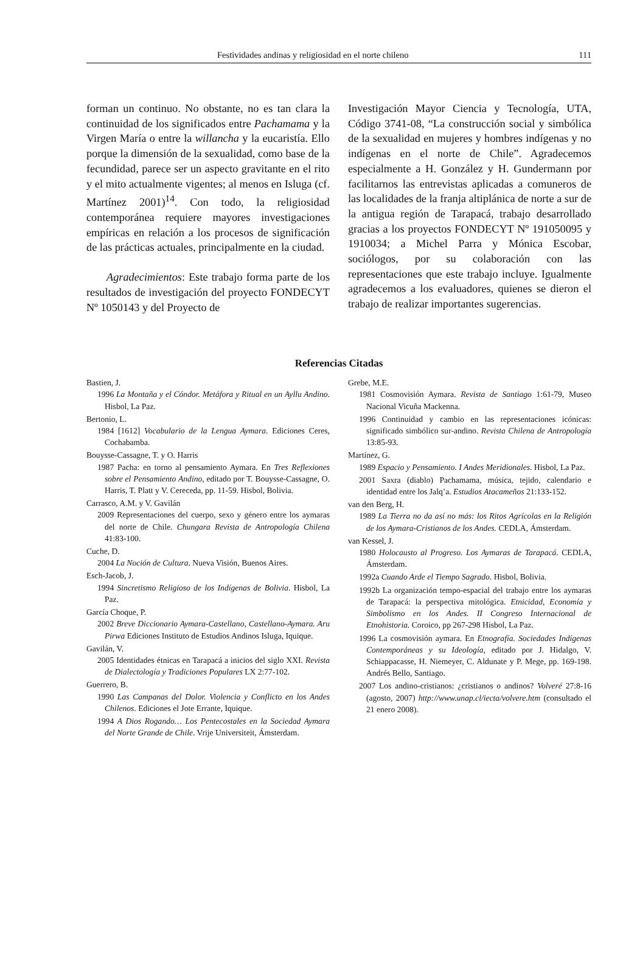Festividades andinas y religiosidad en el norte chileno 111
forman un continuo. No obstante, no es tan clara la continuidad de los significados entre Pachamama y la Virgen María o entre la willancha y la eucaristía. Ello porque la dimensión de la sexualidad, como base de la fecundidad, parece ser un aspecto gravitante en el rito y el mito actualmente vigentes; al menos en Isluga (cf. Martínez 2001)<sup>14</sup>. Con todo, la religiosidad contemporánea requiere mayores investigaciones empíricas en relación a los procesos de significación de las prácticas actuales, principalmente en la ciudad.
Agradecimientos: Este trabajo forma parte de los resultados de investigación del proyecto FONDECYT Nº 1050143 y del Proyecto de
Investigación Mayor Ciencia y Tecnología, UTA, Código 3741-08, “La construcción social y simbólica de la sexualidad en mujeres y hombres indígenas y no indígenas en el norte de Chile”. Agradecemos especialmente a H. González y H. Gundermann por facilitarnos las entrevistas aplicadas a comuneros de las localidades de la franja altiplánica de norte a sur de la antigua región de Tarapacá, trabajo desarrollado gracias a los proyectos FONDECYT Nº 191050095 y 1910034; a Michel Parra y Mónica Escobar, sociólogos, por su colaboración con las representaciones que este trabajo incluye. Igualmente agradecemos a los evaluadores, quienes se dieron el trabajo de realizar importantes sugerencias.
Referencias Citadas
Bastien, J.
1996 La Montaña y el Cóndor. Metáfora y Ritual en un Ayllu Andino. Hisbol, La Paz.
Bertonio, L.
1984 [1612] Vocabulario de la Lengua Aymara. Ediciones Ceres, Cochabamba.
Bouysse-Cassagne, T. y O. Harris
1987 Pacha: en torno al pensamiento Aymara. En Tres Reflexiones sobre el Pensamiento Andino, editado por T. Bouysse-Cassagne, O. Harris, T. Platt y V. Cereceda, pp. 11-59. Hisbol, Bolivia.
Carrasco, A.M. y V. Gavilán
2009 Representaciones del cuerpo, sexo y género entre los aymaras del norte de Chile. Chungara Revista de Antropología Chilena 41:83-100.
Cuche, D.
2004 La Noción de Cultura. Nueva Visión, Buenos Aires.
Esch-Jacob, J.
1994 Sincretismo Religioso de los Indígenas de Bolivia. Hisbol, La Paz.
García Choque, P.
2002 Breve Diccionario Aymara-Castellano, Castellano-Aymara. Aru Pirwa Ediciones Instituto de Estudios Andinos Isluga, Iquique.
Gavilán, V.
2005 Identidades étnicas en Tarapacá a inicios del siglo XXI. Revista de Dialectología y Tradiciones Populares LX 2:77-102.
Guerrero, B.
1990 Las Campanas del Dolor. Violencia y Conflicto en los Andes Chilenos. Ediciones el Jote Errante, Iquique.
1994 A Dios Rogando… Los Pentecostales en la Sociedad Aymara del Norte Grande de Chile. Vrije Universiteit, Ámsterdam.
Grebe, M.E.
1981 Cosmovisión Aymara. Revista de Santiago 1:61-79, Museo Nacional Vicuña Mackenna.
1996 Continuidad y cambio en las representaciones icónicas: significado simbólico sur-andino. Revista Chilena de Antropología 13:85-93.
Martínez, G.
1989 Espacio y Pensamiento. I Andes Meridionales. Hisbol, La Paz.
2001 Saxra (diablo) Pachamama, música, tejido, calendario e identidad entre los Jalq’a. Estudios Atacameños 21:133-152.
van den Berg, H.
1989 La Tierra no da así no más: los Ritos Agrícolas en la Religión de los Aymara-Cristianos de los Andes. CEDLA, Ámsterdam.
van Kessel, J.
1980 Holocausto al Progreso. Los Aymaras de Tarapacá. CEDLA, Ámsterdam.
1992a Cuando Arde el Tiempo Sagrado. Hisbol, Bolivia.
1992b La organización tempo-espacial del trabajo entre los aymaras de Tarapacá: la perspectiva mitológica. Etnicidad, Economía y Simbolismo en los Andes. II Congreso Internacional de Etnohistoria. Coroico, pp 267-298 Hisbol, La Paz.
1996 La cosmovisión aymara. En Etnografía. Sociedades Indígenas Contemporáneas y su Ideología, editado por J. Hidalgo, V. Schiappacasse, H. Niemeyer, C. Aldunate y P. Mege, pp. 169-198. Andrés Bello, Santiago.
2007 Los andino-cristianos: ¿cristianos o andinos? Volveré 27:8-16 (agosto, 2007) http://www.unap.cl/iecta/volvere.htm (consultado el 21 enero 2008).